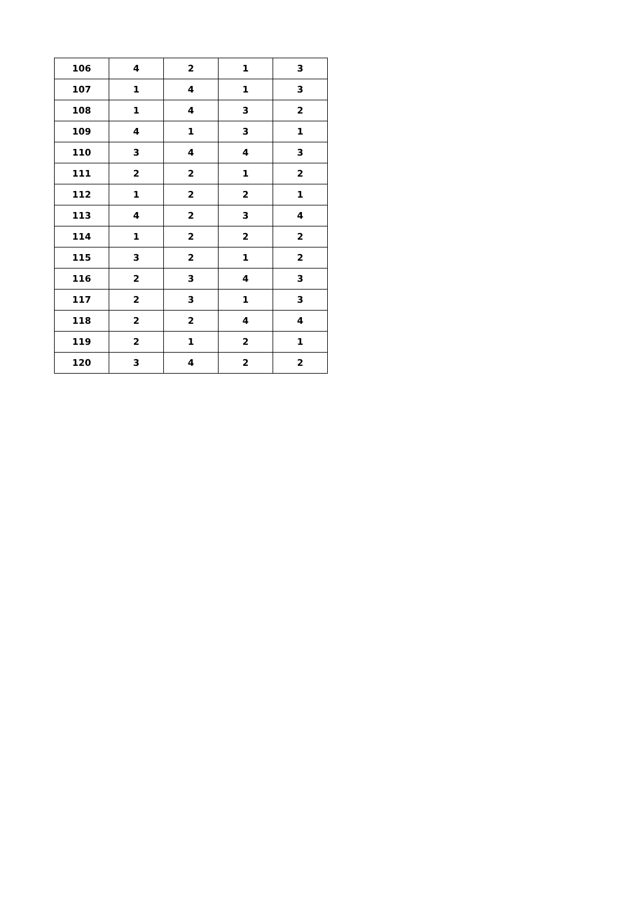| 106 | 4 | 2 | 1 | 3 |
| 107 | 1 | 4 | 1 | 3 |
| 108 | 1 | 4 | 3 | 2 |
| 109 | 4 | 1 | 3 | 1 |
| 110 | 3 | 4 | 4 | 3 |
| 111 | 2 | 2 | 1 | 2 |
| 112 | 1 | 2 | 2 | 1 |
| 113 | 4 | 2 | 3 | 4 |
| 114 | 1 | 2 | 2 | 2 |
| 115 | 3 | 2 | 1 | 2 |
| 116 | 2 | 3 | 4 | 3 |
| 117 | 2 | 3 | 1 | 3 |
| 118 | 2 | 2 | 4 | 4 |
| 119 | 2 | 1 | 2 | 1 |
| 120 | 3 | 4 | 2 | 2 |